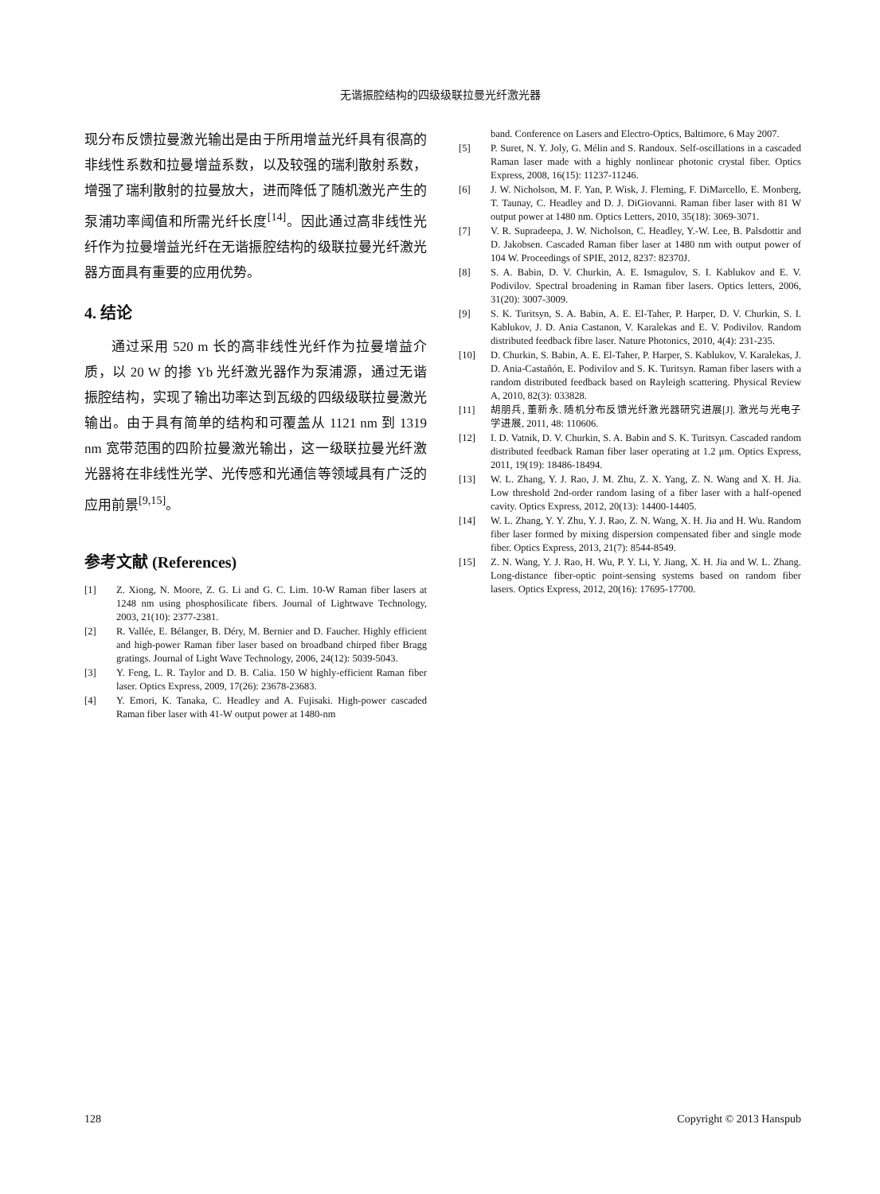无谐振腔结构的四级级联拉曼光纤激光器
现分布反馈拉曼激光输出是由于所用增益光纤具有很高的非线性系数和拉曼增益系数，以及较强的瑞利散射系数，增强了瑞利散射的拉曼放大，进而降低了随机激光产生的泵浦功率阈值和所需光纤长度<sup>[14]</sup>。因此通过高非线性光纤作为拉曼增益光纤在无谐振腔结构的级联拉曼光纤激光器方面具有重要的应用优势。
4. 结论
通过采用 520 m 长的高非线性光纤作为拉曼增益介质，以 20 W 的掺 Yb 光纤激光器作为泵浦源，通过无谐振腔结构，实现了输出功率达到瓦级的四级级联拉曼激光输出。由于具有简单的结构和可覆盖从 1121 nm 到 1319 nm 宽带范围的四阶拉曼激光输出，这一级联拉曼光纤激光器将在非线性光学、光传感和光通信等领域具有广泛的应用前景<sup>[9,15]</sup>。
参考文献 (References)
[1] Z. Xiong, N. Moore, Z. G. Li and G. C. Lim. 10-W Raman fiber lasers at 1248 nm using phosphosilicate fibers. Journal of Lightwave Technology, 2003, 21(10): 2377-2381.
[2] R. Vallée, E. Bélanger, B. Déry, M. Bernier and D. Faucher. Highly efficient and high-power Raman fiber laser based on broadband chirped fiber Bragg gratings. Journal of Light Wave Technology, 2006, 24(12): 5039-5043.
[3] Y. Feng, L. R. Taylor and D. B. Calia. 150 W highly-efficient Raman fiber laser. Optics Express, 2009, 17(26): 23678-23683.
[4] Y. Emori, K. Tanaka, C. Headley and A. Fujisaki. High-power cascaded Raman fiber laser with 41-W output power at 1480-nm
band. Conference on Lasers and Electro-Optics, Baltimore, 6 May 2007.
[5] P. Suret, N. Y. Joly, G. Mélin and S. Randoux. Self-oscillations in a cascaded Raman laser made with a highly nonlinear photonic crystal fiber. Optics Express, 2008, 16(15): 11237-11246.
[6] J. W. Nicholson, M. F. Yan, P. Wisk, J. Fleming, F. DiMarcello, E. Monberg, T. Taunay, C. Headley and D. J. DiGiovanni. Raman fiber laser with 81 W output power at 1480 nm. Optics Letters, 2010, 35(18): 3069-3071.
[7] V. R. Supradeepa, J. W. Nicholson, C. Headley, Y.-W. Lee, B. Palsdottir and D. Jakobsen. Cascaded Raman fiber laser at 1480 nm with output power of 104 W. Proceedings of SPIE, 2012, 8237: 82370J.
[8] S. A. Babin, D. V. Churkin, A. E. Ismagulov, S. I. Kablukov and E. V. Podivilov. Spectral broadening in Raman fiber lasers. Optics letters, 2006, 31(20): 3007-3009.
[9] S. K. Turitsyn, S. A. Babin, A. E. El-Taher, P. Harper, D. V. Churkin, S. I. Kablukov, J. D. Ania Castanon, V. Karalekas and E. V. Podivilov. Random distributed feedback fibre laser. Nature Photonics, 2010, 4(4): 231-235.
[10] D. Churkin, S. Babin, A. E. El-Taher, P. Harper, S. Kablukov, V. Karalekas, J. D. Ania-Castañón, E. Podivilov and S. K. Turitsyn. Raman fiber lasers with a random distributed feedback based on Rayleigh scattering. Physical Review A, 2010, 82(3): 033828.
[11] 胡朋兵, 董新永. 随机分布反馈光纤激光器研究进展[J]. 激光与光电子学进展, 2011, 48: 110606.
[12] I. D. Vatnik, D. V. Churkin, S. A. Babin and S. K. Turitsyn. Cascaded random distributed feedback Raman fiber laser operating at 1.2 μm. Optics Express, 2011, 19(19): 18486-18494.
[13] W. L. Zhang, Y. J. Rao, J. M. Zhu, Z. X. Yang, Z. N. Wang and X. H. Jia. Low threshold 2nd-order random lasing of a fiber laser with a half-opened cavity. Optics Express, 2012, 20(13): 14400-14405.
[14] W. L. Zhang, Y. Y. Zhu, Y. J. Rao, Z. N. Wang, X. H. Jia and H. Wu. Random fiber laser formed by mixing dispersion compensated fiber and single mode fiber. Optics Express, 2013, 21(7): 8544-8549.
[15] Z. N. Wang, Y. J. Rao, H. Wu, P. Y. Li, Y. Jiang, X. H. Jia and W. L. Zhang. Long-distance fiber-optic point-sensing systems based on random fiber lasers. Optics Express, 2012, 20(16): 17695-17700.
128 Copyright © 2013 Hanspub